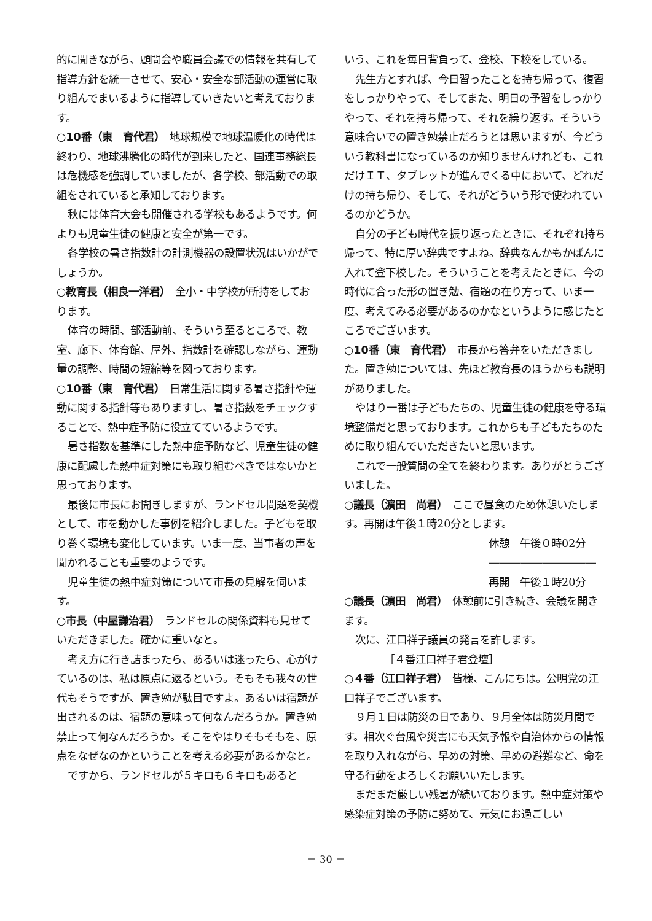的に聞きながら、顧問会や職員会議での情報を共有して指導方針を統一させて、安心・安全な部活動の運営に取り組んでまいるように指導していきたいと考えております。
○10番（東　育代君）　地球規模で地球温暖化の時代は終わり、地球沸騰化の時代が到来したと、国連事務総長は危機感を強調していましたが、各学校、部活動での取組をされていると承知しております。
秋には体育大会も開催される学校もあるようです。何よりも児童生徒の健康と安全が第一です。
各学校の暑さ指数計の計測機器の設置状況はいかがでしょうか。
○教育長（相良一洋君）　全小・中学校が所持をしております。
体育の時間、部活動前、そういう至るところで、教室、廊下、体育館、屋外、指数計を確認しながら、運動量の調整、時間の短縮等を図っております。
○10番（東　育代君）　日常生活に関する暑さ指針や運動に関する指針等もありますし、暑さ指数をチェックすることで、熱中症予防に役立てているようです。
暑さ指数を基準にした熱中症予防など、児童生徒の健康に配慮した熱中症対策にも取り組むべきではないかと思っております。
最後に市長にお聞きしますが、ランドセル問題を契機として、市を動かした事例を紹介しました。子どもを取り巻く環境も変化しています。いま一度、当事者の声を聞かれることも重要のようです。
児童生徒の熱中症対策について市長の見解を伺います。
○市長（中屋謙治君）　ランドセルの関係資料も見せていただきました。確かに重いなと。
考え方に行き詰まったら、あるいは迷ったら、心がけているのは、私は原点に返るという。そもそも我々の世代もそうですが、置き勉が駄目ですよ。あるいは宿題が出されるのは、宿題の意味って何なんだろうか。置き勉禁止って何なんだろうか。そこをやはりそもそもを、原点をなぜなのかということを考える必要があるかなと。
ですから、ランドセルが５キロも６キロもあると
いう、これを毎日背負って、登校、下校をしている。
先生方とすれば、今日習ったことを持ち帰って、復習をしっかりやって、そしてまた、明日の予習をしっかりやって、それを持ち帰って、それを繰り返す。そういう意味合いでの置き勉禁止だろうとは思いますが、今どういう教科書になっているのか知りませんけれども、これだけＩＴ、タブレットが進んでくる中において、どれだけの持ち帰り、そして、それがどういう形で使われているのかどうか。
自分の子ども時代を振り返ったときに、それぞれ持ち帰って、特に厚い辞典ですよね。辞典なんかもかばんに入れて登下校した。そういうことを考えたときに、今の時代に合った形の置き勉、宿題の在り方って、いま一度、考えてみる必要があるのかなというように感じたところでございます。
○10番（東　育代君）　市長から答弁をいただきました。置き勉については、先ほど教育長のほうからも説明がありました。
やはり一番は子どもたちの、児童生徒の健康を守る環境整備だと思っております。これからも子どもたちのために取り組んでいただきたいと思います。
これで一般質問の全てを終わります。ありがとうございました。
○議長（濵田　尚君）　ここで昼食のため休憩いたします。再開は午後１時20分とします。
休憩　午後０時02分
――――――――――
再開　午後１時20分
○議長（濵田　尚君）　休憩前に引き続き、会議を開きます。
次に、江口祥子議員の発言を許します。
［４番江口祥子君登壇］
○４番（江口祥子君）　皆様、こんにちは。公明党の江口祥子でございます。
９月１日は防災の日であり、９月全体は防災月間です。相次ぐ台風や災害にも天気予報や自治体からの情報を取り入れながら、早めの対策、早めの避難など、命を守る行動をよろしくお願いいたします。
まだまだ厳しい残暑が続いております。熱中症対策や感染症対策の予防に努めて、元気にお過ごしい
－ 30 －